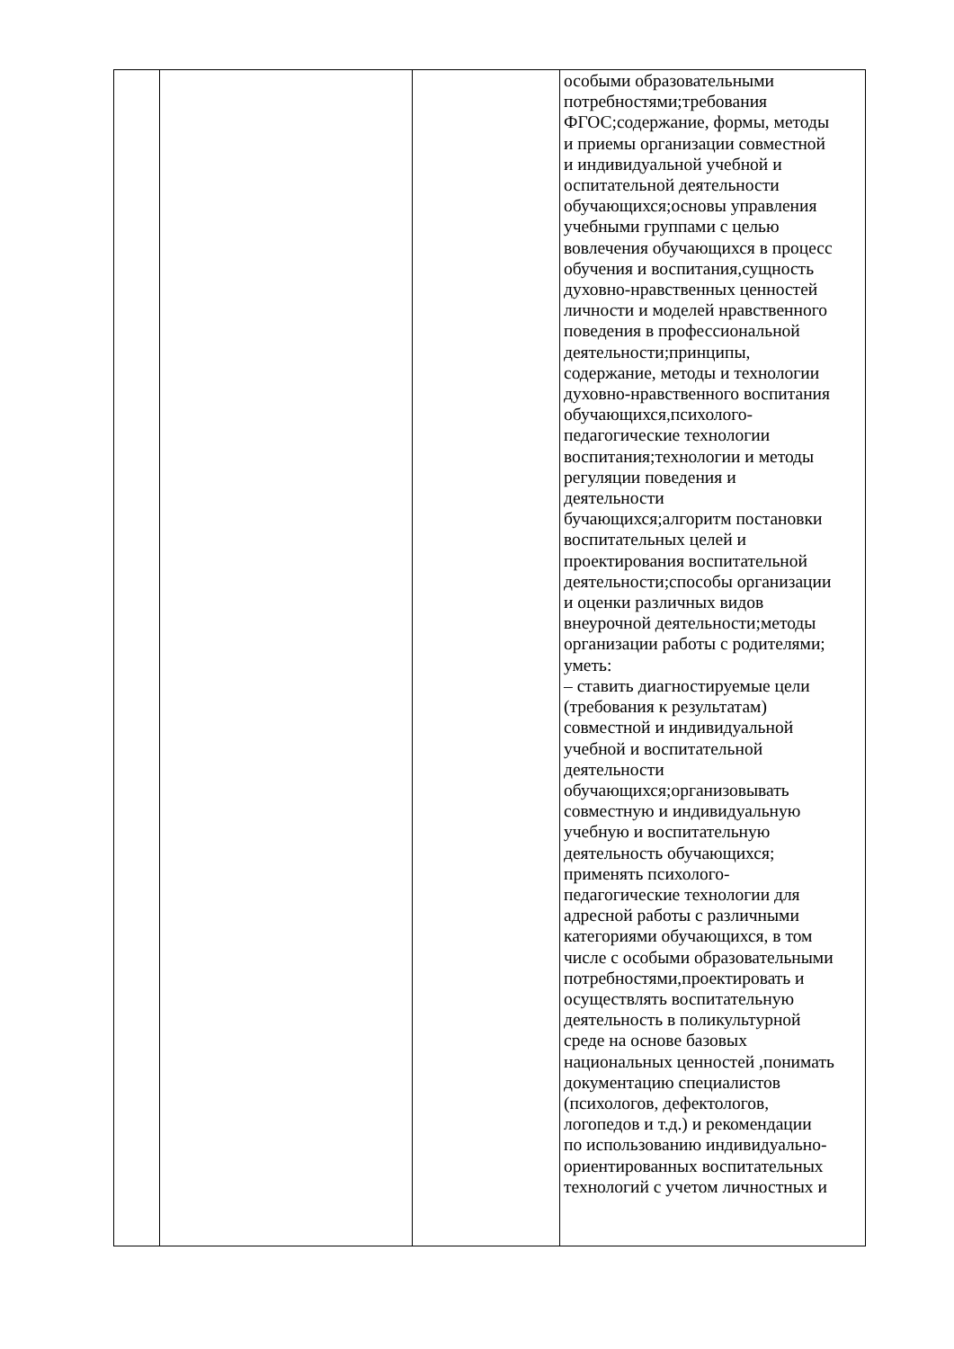| | | | особыми образовательными потребностями;требования ФГОС;содержание, формы, методы и приемы организации совместной и индивидуальной учебной и оспитательной деятельности обучающихся;основы управления учебными группами с целью вовлечения обучающихся в процесс обучения и воспитания,сущность духовно-нравственных ценностей личности и моделей нравственного поведения в профессиональной деятельности;принципы, содержание, методы и технологии духовно-нравственного воспитания обучающихся,психолого- педагогические технологии воспитания;технологии и методы регуляции поведения и деятельности бучающихся;алгоритм постановки воспитательных целей и проектирования воспитательной деятельности;способы организации и оценки различных видов внеурочной деятельности;методы организации работы с родителями; уметь: – ставить диагностируемые цели (требования к результатам) совместной и индивидуальной учебной и воспитательной деятельности обучающихся;организовывать совместную и индивидуальную учебную и воспитательную деятельность обучающихся; применять психолого- педагогические технологии для адресной работы с различными категориями обучающихся, в том числе с особыми образовательными потребностями,проектировать и осуществлять воспитательную деятельность в поликультурной среде на основе базовых национальных ценностей ,понимать документацию специалистов (психологов, дефектологов, логопедов и т.д.) и рекомендации по использованию индивидуально- ориентированных воспитательных технологий с учетом личностных и |